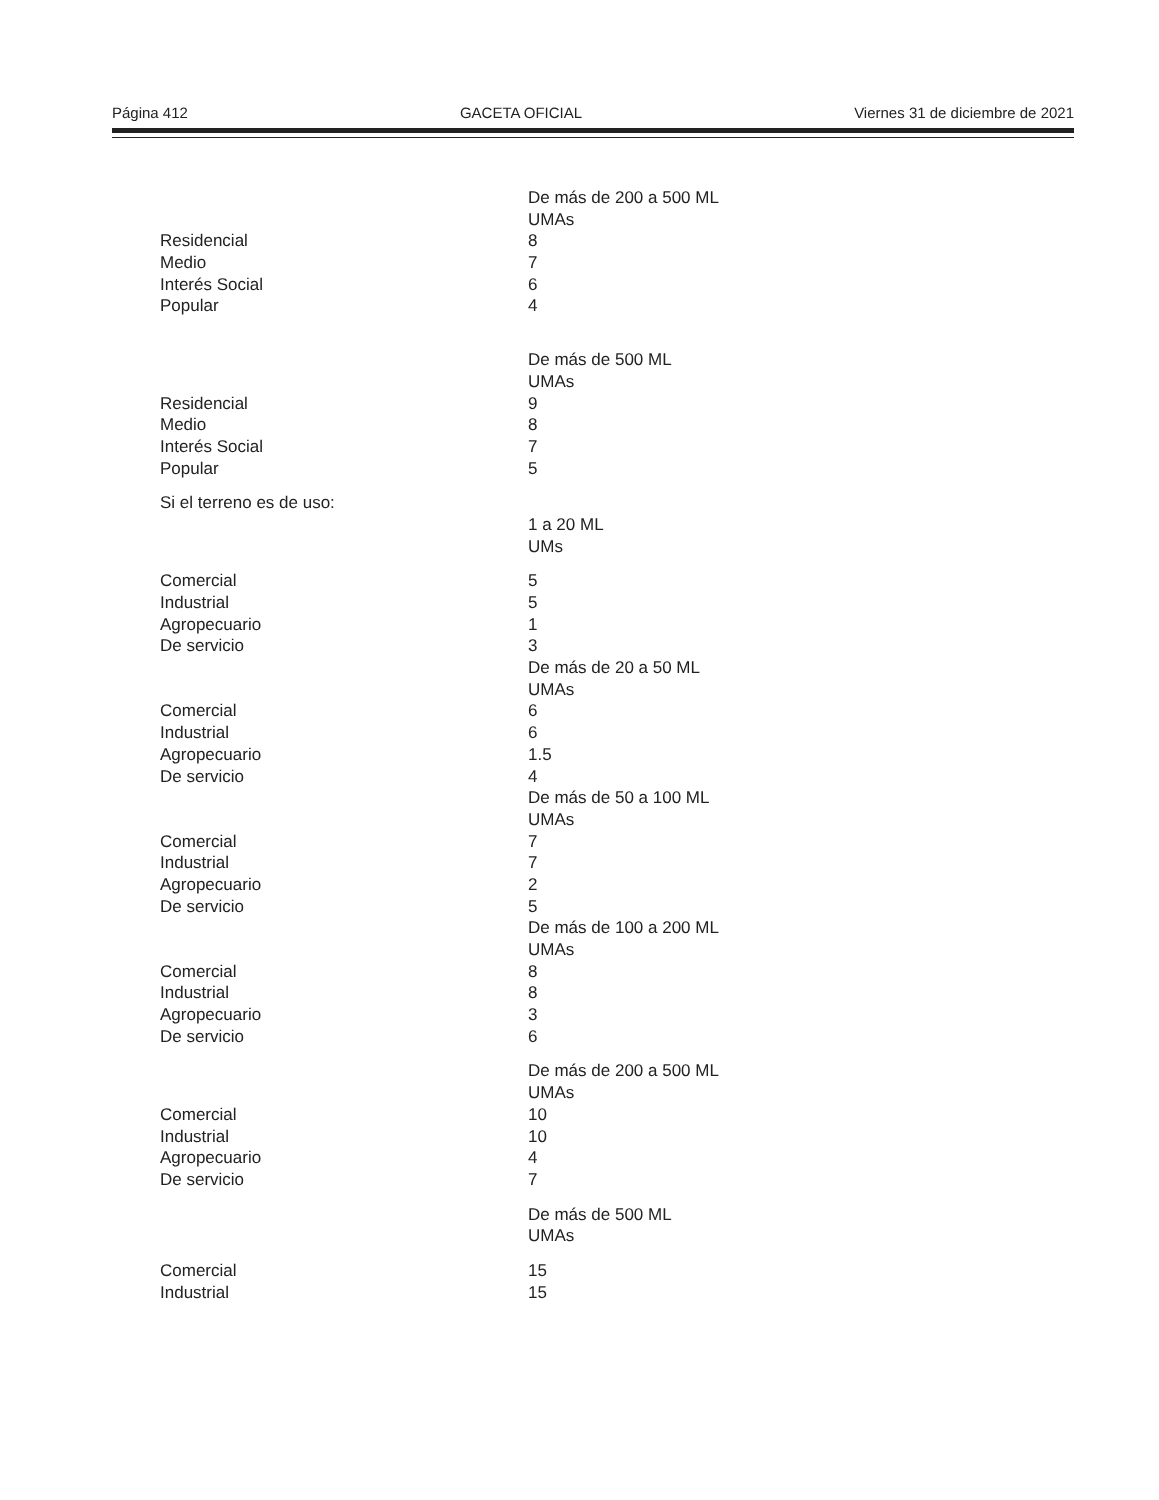Página 412 GACETA OFICIAL Viernes 31 de diciembre de 2021
| | De más de 200 a 500 ML |
| | UMAs |
| Residencial | 8 |
| Medio | 7 |
| Interés Social | 6 |
| Popular | 4 |
| | De más de 500 ML |
| | UMAs |
| Residencial | 9 |
| Medio | 8 |
| Interés Social | 7 |
| Popular | 5 |
| Si el terreno es de uso: | |
| | 1 a 20 ML |
| | UMs |
| Comercial | 5 |
| Industrial | 5 |
| Agropecuario | 1 |
| De servicio | 3 |
| | De más de 20 a 50 ML |
| | UMAs |
| Comercial | 6 |
| Industrial | 6 |
| Agropecuario | 1.5 |
| De servicio | 4 |
| | De más de 50 a 100 ML |
| | UMAs |
| Comercial | 7 |
| Industrial | 7 |
| Agropecuario | 2 |
| De servicio | 5 |
| | De más de 100 a 200 ML |
| | UMAs |
| Comercial | 8 |
| Industrial | 8 |
| Agropecuario | 3 |
| De servicio | 6 |
| | De más de 200 a 500 ML |
| | UMAs |
| Comercial | 10 |
| Industrial | 10 |
| Agropecuario | 4 |
| De servicio | 7 |
| | De más de 500 ML |
| | UMAs |
| Comercial | 15 |
| Industrial | 15 |